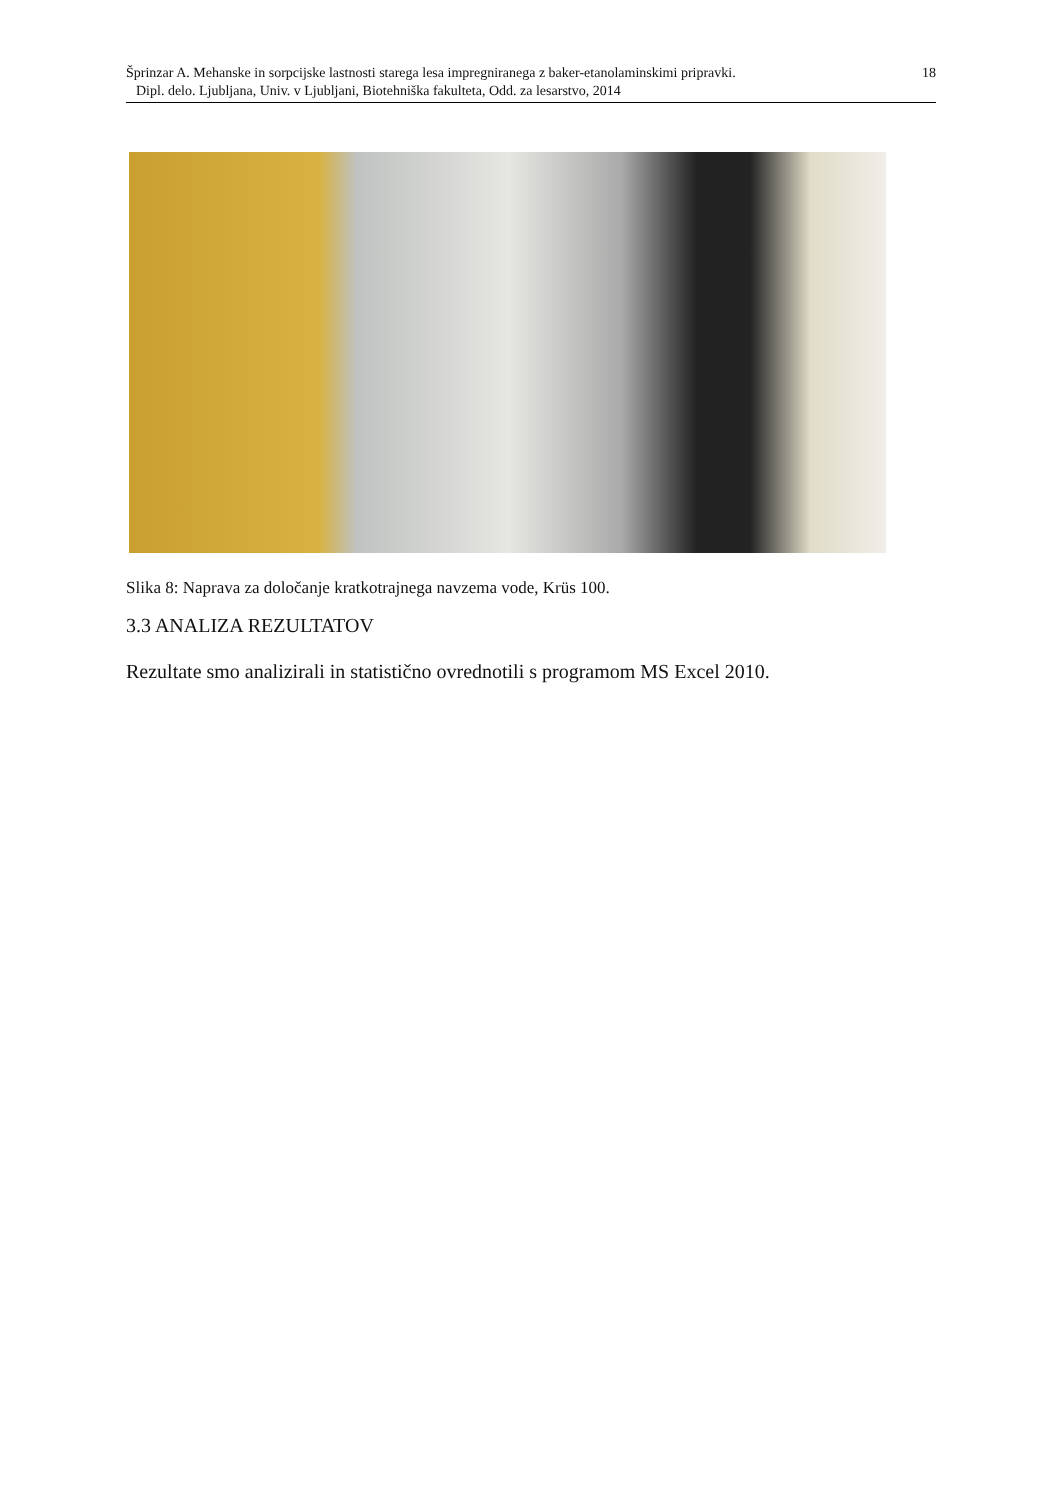18 Šprinzar A. Mehanske in sorpcijske lastnosti starega lesa impregniranega z baker-etanolaminskimi pripravki.
Dipl. delo. Ljubljana, Univ. v Ljubljani, Biotehniška fakulteta, Odd. za lesarstvo, 2014
Slika 8: Naprava za določanje kratkotrajnega navzema vode, Krüs 100.
3.3 ANALIZA REZULTATOV
Rezultate smo analizirali in statistično ovrednotili s programom MS Excel 2010.